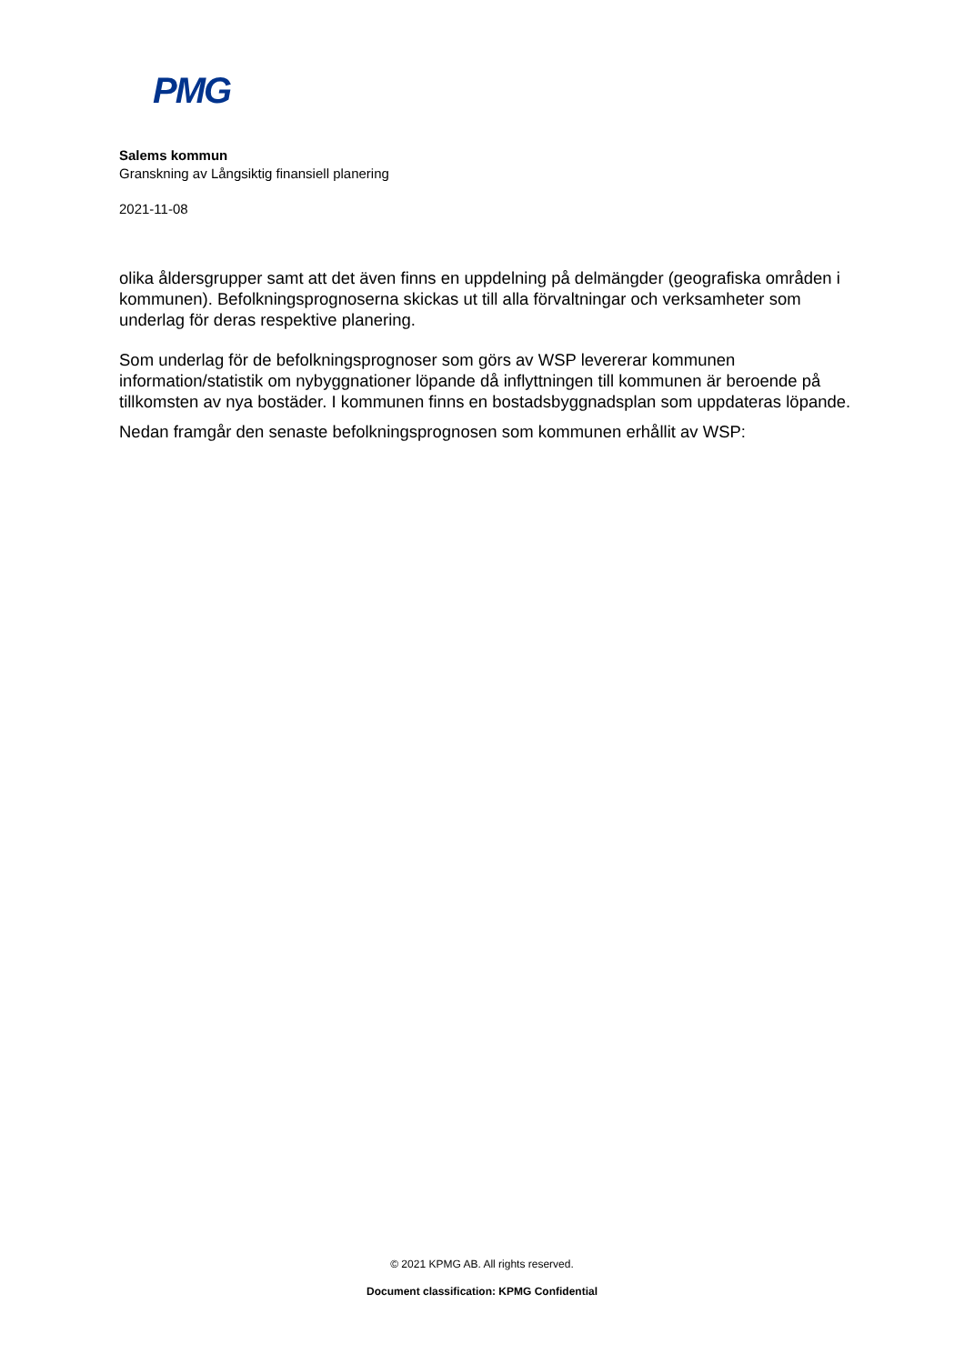PMG
Salems kommun
Granskning av Långsiktig finansiell planering
2021-11-08
olika åldersgrupper samt att det även finns en uppdelning på delmängder (geografiska områden i kommunen). Befolkningsprognoserna skickas ut till alla förvaltningar och verksamheter som underlag för deras respektive planering.
Som underlag för de befolkningsprognoser som görs av WSP levererar kommunen information/statistik om nybyggnationer löpande då inflyttningen till kommunen är beroende på tillkomsten av nya bostäder. I kommunen finns en bostadsbyggnadsplan som uppdateras löpande.
Nedan framgår den senaste befolkningsprognosen som kommunen erhållit av WSP:
© 2021 KPMG AB. All rights reserved.
Document classification: KPMG Confidential